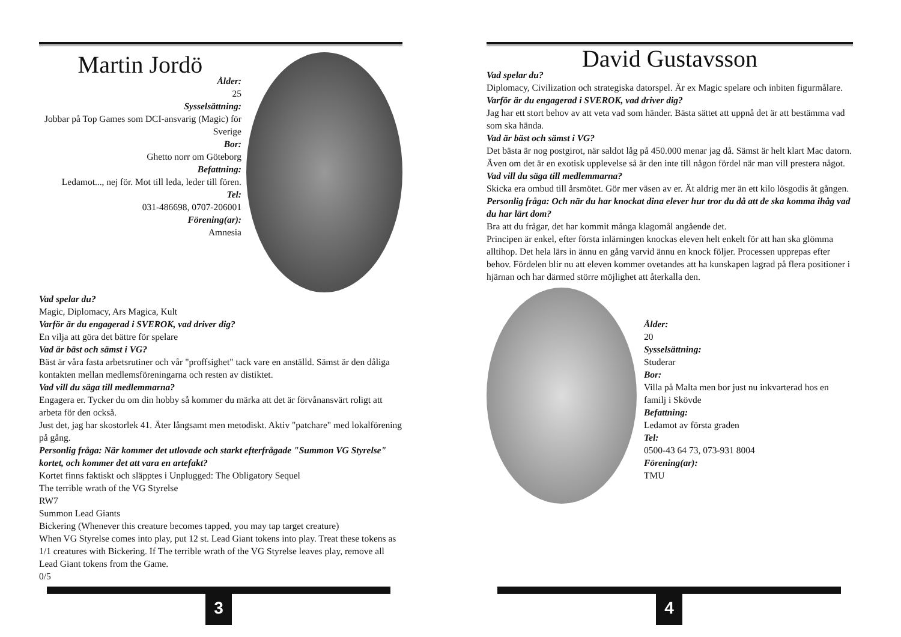Martin Jordö
Ålder:
25
Sysselsättning:
Jobbar på Top Games som DCI-ansvarig (Magic) för Sverige
Bor:
Ghetto norr om Göteborg
Befattning:
Ledamot..., nej för. Mot till leda, leder till fören.
Tel:
031-486698, 0707-206001
Förening(ar):
Amnesia
Vad spelar du?
Magic, Diplomacy, Ars Magica, Kult
Varför är du engagerad i SVEROK, vad driver dig?
En vilja att göra det bättre för spelare
Vad är bäst och sämst i VG?
Bäst är våra fasta arbetsrutiner och vår "proffsighet" tack vare en anställd. Sämst är den dåliga kontakten mellan medlemsföreningarna och resten av distiktet.
Vad vill du säga till medlemmarna?
Engagera er. Tycker du om din hobby så kommer du märka att det är förvånansvärt roligt att arbeta för den också.
Just det, jag har skostorlek 41. Äter långsamt men metodiskt. Aktiv "patchare" med lokalförening på gång.
Personlig fråga: När kommer det utlovade och starkt efterfrågade "Summon VG Styrelse" kortet, och kommer det att vara en artefakt?
Kortet finns faktiskt och släpptes i Unplugged: The Obligatory Sequel
The terrible wrath of the VG Styrelse
RW7
Summon Lead Giants
Bickering (Whenever this creature becomes tapped, you may tap target creature)
When VG Styrelse comes into play, put 12 st. Lead Giant tokens into play. Treat these tokens as 1/1 creatures with Bickering. If The terrible wrath of the VG Styrelse leaves play, remove all Lead Giant tokens from the Game.
0/5
3
David Gustavsson
Vad spelar du?
Diplomacy, Civilization och strategiska datorspel. Är ex Magic spelare och inbiten figurmålare.
Varför är du engagerad i SVEROK, vad driver dig?
Jag har ett stort behov av att veta vad som händer. Bästa sättet att uppnå det är att bestämma vad som ska hända.
Vad är bäst och sämst i VG?
Det bästa är nog postgirot, när saldot låg på 450.000 menar jag då. Sämst är helt klart Mac datorn. Även om det är en exotisk upplevelse så är den inte till någon fördel när man vill prestera något.
Vad vill du säga till medlemmarna?
Skicka era ombud till årsmötet. Gör mer väsen av er. Ät aldrig mer än ett kilo lösgodis åt gången.
Personlig fråga: Och när du har knockat dina elever hur tror du då att de ska komma ihåg vad du har lärt dom?
Bra att du frågar, det har kommit många klagomål angående det.
Principen är enkel, efter första inlärningen knockas eleven helt enkelt för att han ska glömma alltihop. Det hela lärs in ännu en gång varvid ännu en knock följer. Processen upprepas efter behov. Fördelen blir nu att eleven kommer ovetandes att ha kunskapen lagrad på flera positioner i hjärnan och har därmed större möjlighet att återkalla den.
Ålder:
20
Sysselsättning:
Studerar
Bor:
Villa på Malta men bor just nu inkvarterad hos en familj i Skövde
Befattning:
Ledamot av första graden
Tel:
0500-43 64 73, 073-931 8004
Förening(ar):
TMU
4